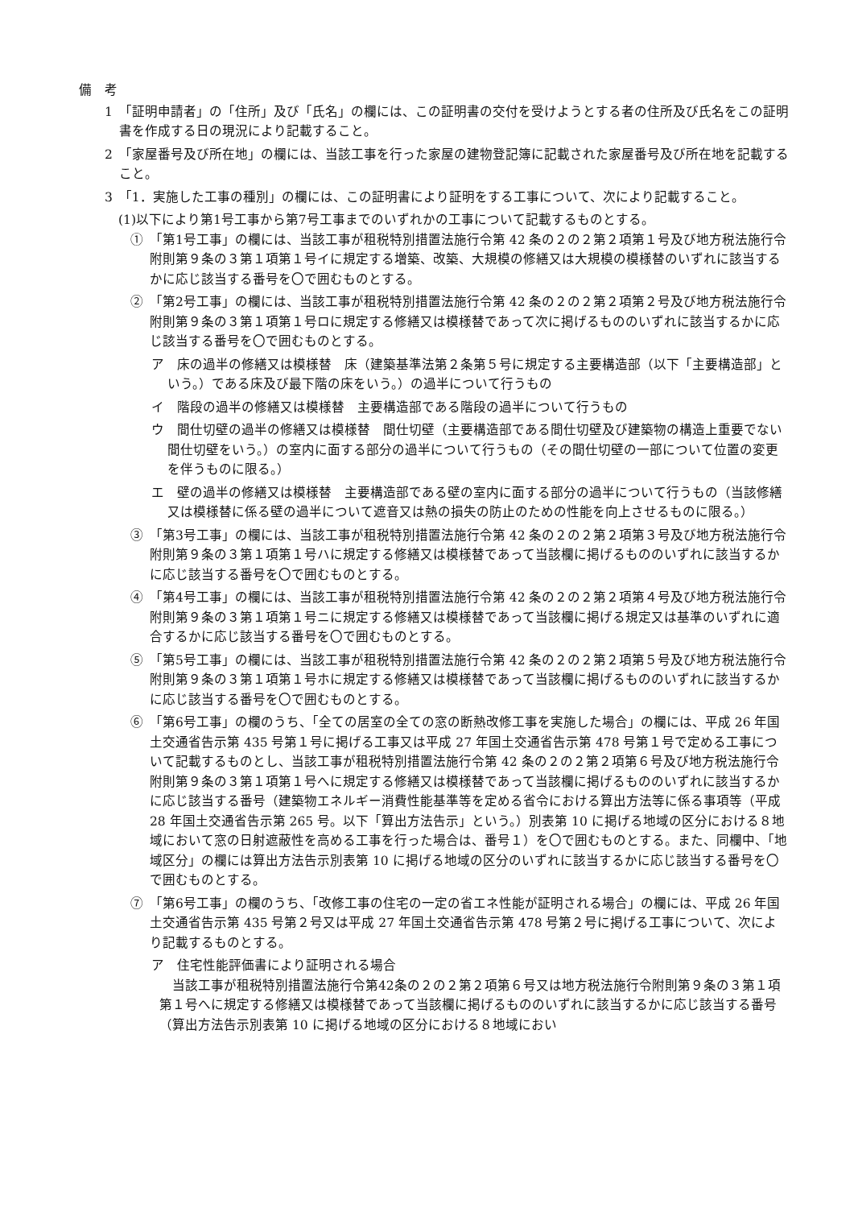備　考
1　「証明申請者」の「住所」及び「氏名」の欄には、この証明書の交付を受けようとする者の住所及び氏名をこの証明書を作成する日の現況により記載すること。
2　「家屋番号及び所在地」の欄には、当該工事を行った家屋の建物登記簿に記載された家屋番号及び所在地を記載すること。
3　「1．実施した工事の種別」の欄には、この証明書により証明をする工事について、次により記載すること。
(1)以下により第1号工事から第7号工事までのいずれかの工事について記載するものとする。
①　「第1号工事」の欄には、当該工事が租税特別措置法施行令第 42 条の２の２第２項第１号及び地方税法施行令附則第９条の３第１項第１号イに規定する増築、改築、大規模の修繕又は大規模の模様替のいずれに該当するかに応じ該当する番号を〇で囲むものとする。
②　「第2号工事」の欄には、当該工事が租税特別措置法施行令第 42 条の２の２第２項第２号及び地方税法施行令附則第９条の３第１項第１号ロに規定する修繕又は模様替であって次に掲げるもののいずれに該当するかに応じ該当する番号を〇で囲むものとする。
ア　床の過半の修繕又は模様替　床（建築基準法第２条第５号に規定する主要構造部（以下「主要構造部」という。）である床及び最下階の床をいう。）の過半について行うもの
イ　階段の過半の修繕又は模様替　主要構造部である階段の過半について行うもの
ウ　間仕切壁の過半の修繕又は模様替　間仕切壁（主要構造部である間仕切壁及び建築物の構造上重要でない間仕切壁をいう。）の室内に面する部分の過半について行うもの（その間仕切壁の一部について位置の変更を伴うものに限る。）
エ　壁の過半の修繕又は模様替　主要構造部である壁の室内に面する部分の過半について行うもの（当該修繕又は模様替に係る壁の過半について遮音又は熱の損失の防止のための性能を向上させるものに限る。）
③　「第3号工事」の欄には、当該工事が租税特別措置法施行令第 42 条の２の２第２項第３号及び地方税法施行令附則第９条の３第１項第１号ハに規定する修繕又は模様替であって当該欄に掲げるもののいずれに該当するかに応じ該当する番号を〇で囲むものとする。
④　「第4号工事」の欄には、当該工事が租税特別措置法施行令第 42 条の２の２第２項第４号及び地方税法施行令附則第９条の３第１項第１号ニに規定する修繕又は模様替であって当該欄に掲げる規定又は基準のいずれに適合するかに応じ該当する番号を〇で囲むものとする。
⑤　「第5号工事」の欄には、当該工事が租税特別措置法施行令第 42 条の２の２第２項第５号及び地方税法施行令附則第９条の３第１項第１号ホに規定する修繕又は模様替であって当該欄に掲げるもののいずれに該当するかに応じ該当する番号を〇で囲むものとする。
⑥　「第6号工事」の欄のうち、「全ての居室の全ての窓の断熱改修工事を実施した場合」の欄には、平成 26 年国土交通省告示第 435 号第１号に掲げる工事又は平成 27 年国土交通省告示第 478 号第１号で定める工事について記載するものとし、当該工事が租税特別措置法施行令第 42 条の２の２第２項第６号及び地方税法施行令附則第９条の３第１項第１号へに規定する修繕又は模様替であって当該欄に掲げるもののいずれに該当するかに応じ該当する番号（建築物エネルギー消費性能基準等を定める省令における算出方法等に係る事項等（平成 28 年国土交通省告示第 265 号。以下「算出方法告示」という。）別表第 10 に掲げる地域の区分における８地域において窓の日射遮蔽性を高める工事を行った場合は、番号１）を〇で囲むものとする。また、同欄中、「地域区分」の欄には算出方法告示別表第 10 に掲げる地域の区分のいずれに該当するかに応じ該当する番号を〇で囲むものとする。
⑦　「第6号工事」の欄のうち、「改修工事の住宅の一定の省エネ性能が証明される場合」の欄には、平成 26 年国土交通省告示第 435 号第２号又は平成 27 年国土交通省告示第 478 号第２号に掲げる工事について、次により記載するものとする。
ア　住宅性能評価書により証明される場合
当該工事が租税特別措置法施行令第42条の２の２第２項第６号又は地方税法施行令附則第９条の３第１項第１号へに規定する修繕又は模様替であって当該欄に掲げるもののいずれに該当するかに応じ該当する番号（算出方法告示別表第 10 に掲げる地域の区分における８地域におい